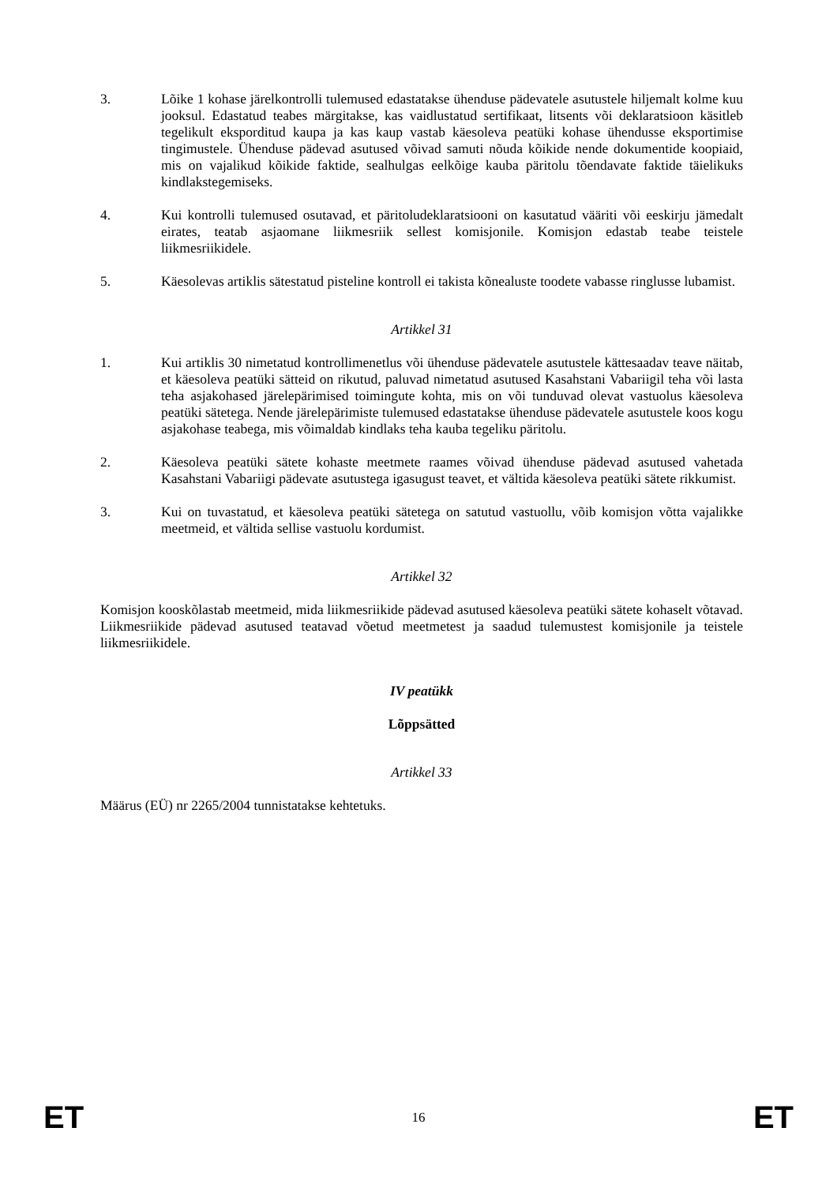3. Lõike 1 kohase järelkontrolli tulemused edastatakse ühenduse pädevatele asutustele hiljemalt kolme kuu jooksul. Edastatud teabes märgitakse, kas vaidlustatud sertifikaat, litsents või deklaratsioon käsitleb tegelikult eksporditud kaupa ja kas kaup vastab käesoleva peatüki kohase ühendusse eksportimise tingimustele. Ühenduse pädevad asutused võivad samuti nõuda kõikide nende dokumentide koopiaid, mis on vajalikud kõikide faktide, sealhulgas eelkõige kauba päritolu tõendavate faktide täielikuks kindlakstegemiseks.
4. Kui kontrolli tulemused osutavad, et päritoludeklaratsiooni on kasutatud vääriti või eeskirju jämedalt eirates, teatab asjaomane liikmesriik sellest komisjonile. Komisjon edastab teabe teistele liikmesriikidele.
5. Käesolevas artiklis sätestatud pisteline kontroll ei takista kõnealuste toodete vabasse ringlusse lubamist.
Artikkel 31
1. Kui artiklis 30 nimetatud kontrollimenetlus või ühenduse pädevatele asutustele kättesaadav teave näitab, et käesoleva peatüki sätteid on rikutud, paluvad nimetatud asutused Kasahstani Vabariigil teha või lasta teha asjakohased järelepärimised toimingute kohta, mis on või tunduvad olevat vastuolus käesoleva peatüki sätetega. Nende järelepärimiste tulemused edastatakse ühenduse pädevatele asutustele koos kogu asjakohase teabega, mis võimaldab kindlaks teha kauba tegeliku päritolu.
2. Käesoleva peatüki sätete kohaste meetmete raames võivad ühenduse pädevad asutused vahetada Kasahstani Vabariigi pädevate asutustega igasugust teavet, et vältida käesoleva peatüki sätete rikkumist.
3. Kui on tuvastatud, et käesoleva peatüki sätetega on satutud vastuollu, võib komisjon võtta vajalikke meetmeid, et vältida sellise vastuolu kordumist.
Artikkel 32
Komisjon kooskõlastab meetmeid, mida liikmesriikide pädevad asutused käesoleva peatüki sätete kohaselt võtavad. Liikmesriikide pädevad asutused teatavad võetud meetmetest ja saadud tulemustest komisjonile ja teistele liikmesriikidele.
IV peatükk
Lõppsätted
Artikkel 33
Määrus (EÜ) nr 2265/2004 tunnistatakse kehtetuks.
ET 16 ET